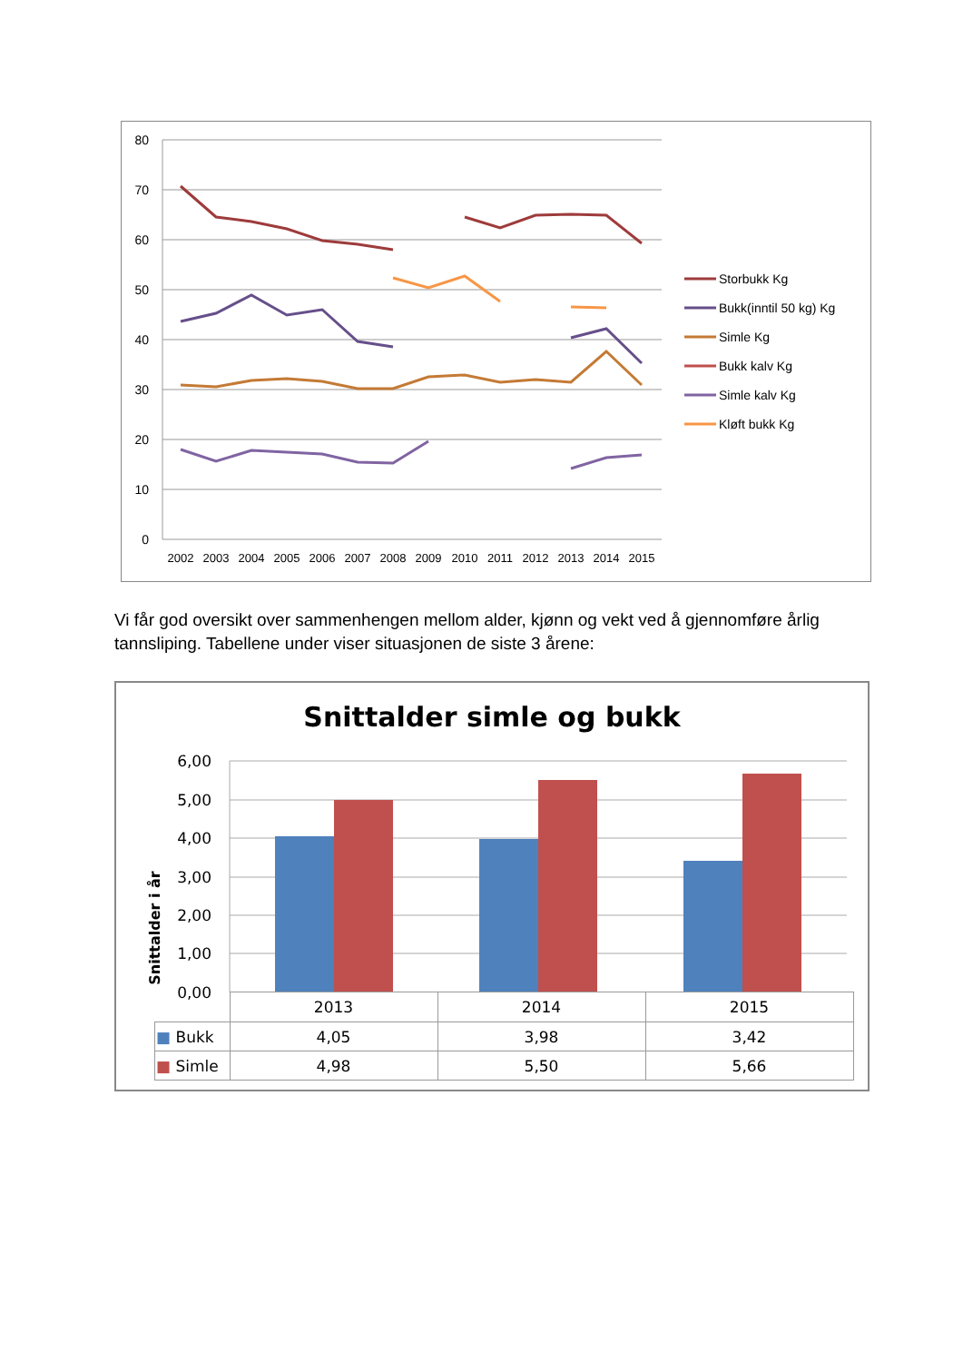80
70
60
50
40
30
20
10
0
2002
2003
2004
2005
2006
2007
2008
2009
2010
2011
2012
2013
2014
2015
Storbukk Kg
Bukk(inntil 50 kg) Kg
Simle Kg
Bukk kalv Kg
Simle kalv Kg
Kløft bukk Kg
Vi får god oversikt over sammenhengen mellom alder, kjønn og vekt ved å gjennomføre årlig tannsliping. Tabellene under viser situasjonen de siste 3 årene:
Snittalder simle og bukk
Snittalder i år
6,00
5,00
4,00
3,00
2,00
1,00
0,00
| | 2013 | 2014 | 2015 |
| --- | --- | --- | --- |
| ■ Bukk | 4,05 | 3,98 | 3,42 |
| ■ Simle | 4,98 | 5,50 | 5,66 |